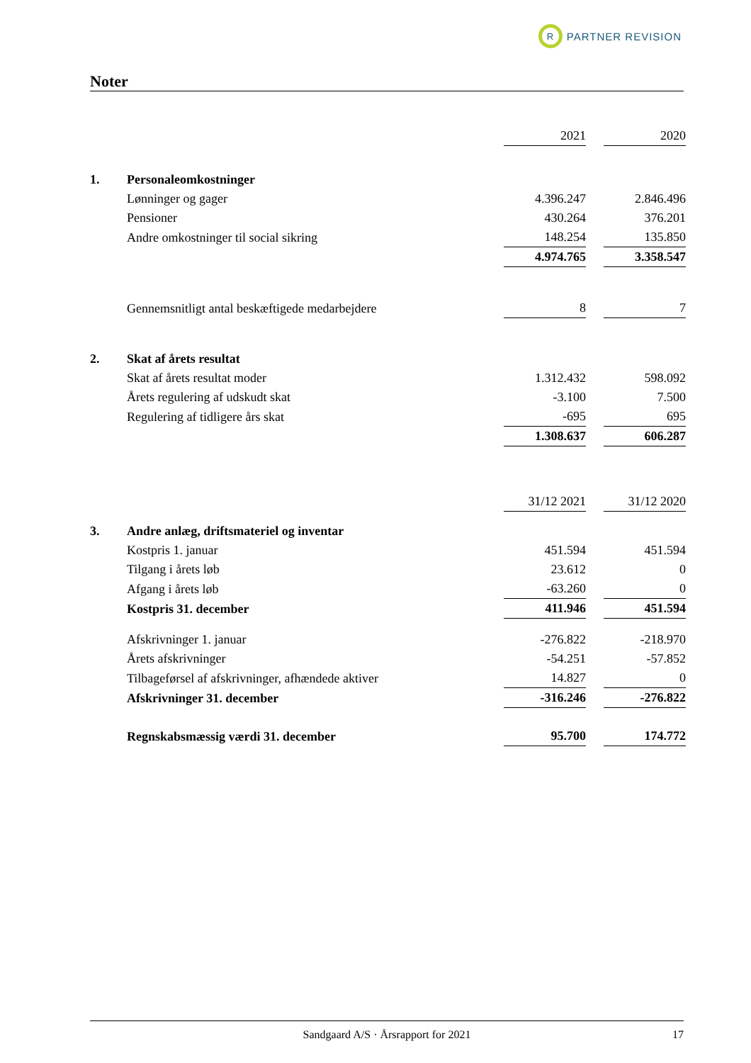R PARTNER REVISION
Noter
| | | 2021 | | 2020 |
| 1. | Personaleomkostninger | | | |
| | Lønninger og gager | 4.396.247 | | 2.846.496 |
| | Pensioner | 430.264 | | 376.201 |
| | Andre omkostninger til social sikring | 148.254 | | 135.850 |
| | | 4.974.765 | | 3.358.547 |
| | Gennemsnitligt antal beskæftigede medarbejdere | 8 | | 7 |
| 2. | Skat af årets resultat | | | |
| | Skat af årets resultat moder | 1.312.432 | | 598.092 |
| | Årets regulering af udskudt skat | -3.100 | | 7.500 |
| | Regulering af tidligere års skat | -695 | | 695 |
| | | 1.308.637 | | 606.287 |
| | | 31/12 2021 | | 31/12 2020 |
| 3. | Andre anlæg, driftsmateriel og inventar | | | |
| | Kostpris 1. januar | 451.594 | | 451.594 |
| | Tilgang i årets løb | 23.612 | | 0 |
| | Afgang i årets løb | -63.260 | | 0 |
| | Kostpris 31. december | 411.946 | | 451.594 |
| | Afskrivninger 1. januar | -276.822 | | -218.970 |
| | Årets afskrivninger | -54.251 | | -57.852 |
| | Tilbageførsel af afskrivninger, afhændede aktiver | 14.827 | | 0 |
| | Afskrivninger 31. december | -316.246 | | -276.822 |
| | Regnskabsmæssig værdi 31. december | 95.700 | | 174.772 |
Sandgaard A/S · Årsrapport for 2021 17